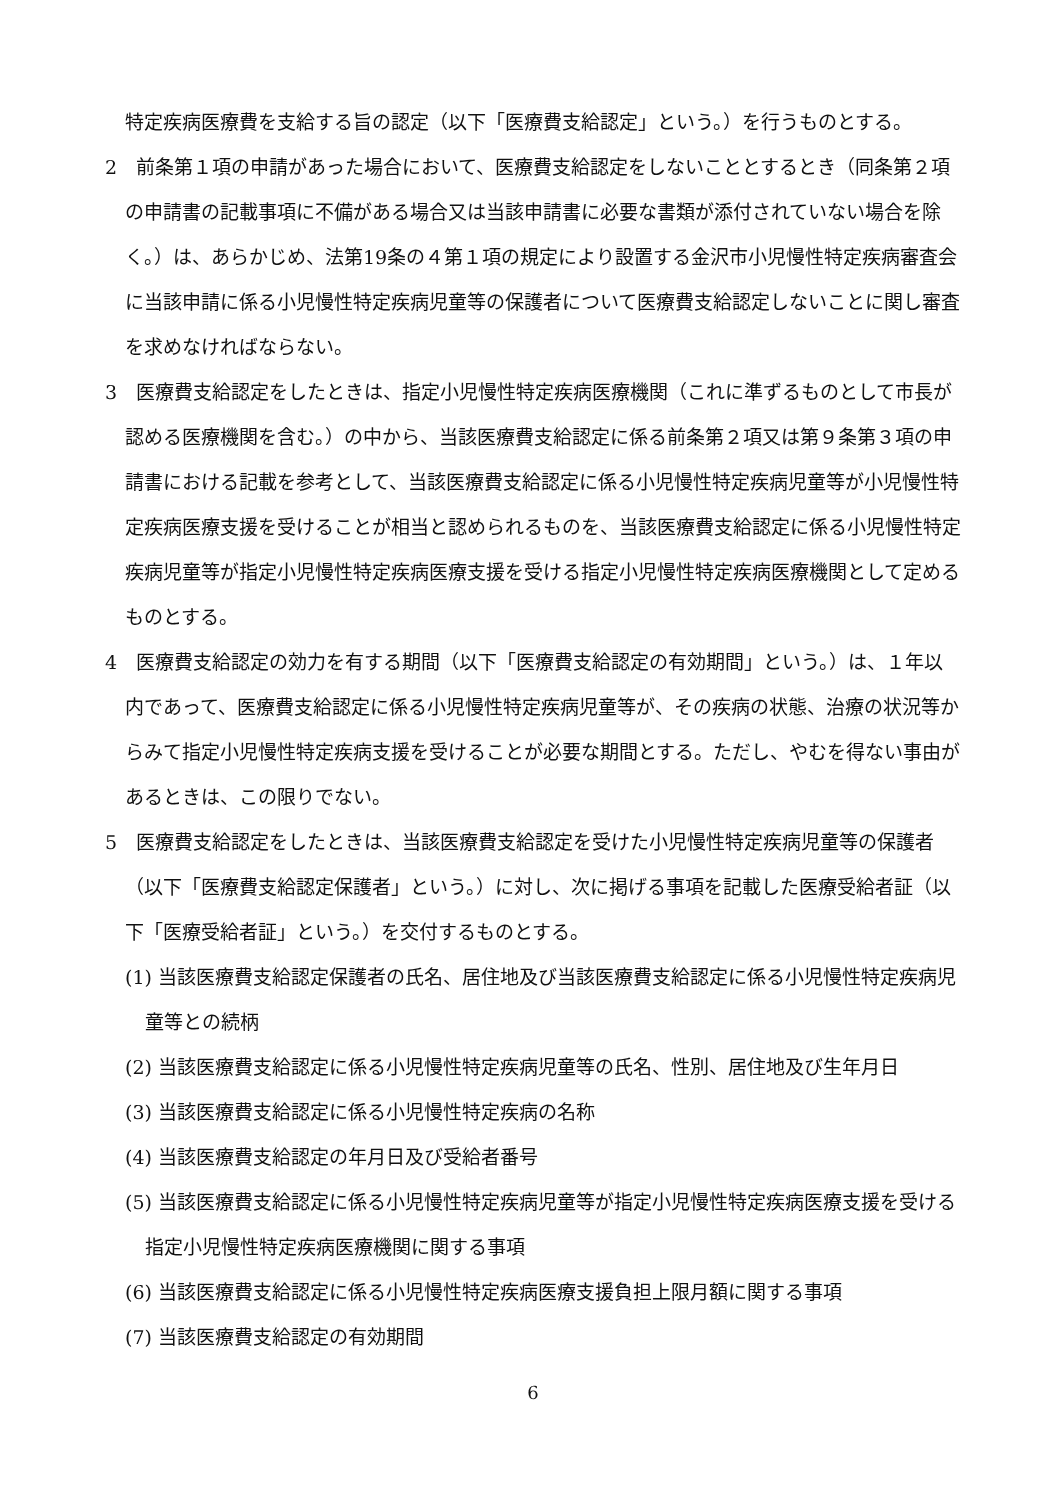特定疾病医療費を支給する旨の認定（以下「医療費支給認定」という。）を行うものとする。
2　前条第１項の申請があった場合において、医療費支給認定をしないこととするとき（同条第２項の申請書の記載事項に不備がある場合又は当該申請書に必要な書類が添付されていない場合を除く。）は、あらかじめ、法第19条の４第１項の規定により設置する金沢市小児慢性特定疾病審査会に当該申請に係る小児慢性特定疾病児童等の保護者について医療費支給認定しないことに関し審査を求めなければならない。
3　医療費支給認定をしたときは、指定小児慢性特定疾病医療機関（これに準ずるものとして市長が認める医療機関を含む。）の中から、当該医療費支給認定に係る前条第２項又は第９条第３項の申請書における記載を参考として、当該医療費支給認定に係る小児慢性特定疾病児童等が小児慢性特定疾病医療支援を受けることが相当と認められるものを、当該医療費支給認定に係る小児慢性特定疾病児童等が指定小児慢性特定疾病医療支援を受ける指定小児慢性特定疾病医療機関として定めるものとする。
4　医療費支給認定の効力を有する期間（以下「医療費支給認定の有効期間」という。）は、１年以内であって、医療費支給認定に係る小児慢性特定疾病児童等が、その疾病の状態、治療の状況等からみて指定小児慢性特定疾病支援を受けることが必要な期間とする。ただし、やむを得ない事由があるときは、この限りでない。
5　医療費支給認定をしたときは、当該医療費支給認定を受けた小児慢性特定疾病児童等の保護者（以下「医療費支給認定保護者」という。）に対し、次に掲げる事項を記載した医療受給者証（以下「医療受給者証」という。）を交付するものとする。
(1) 当該医療費支給認定保護者の氏名、居住地及び当該医療費支給認定に係る小児慢性特定疾病児童等との続柄
(2) 当該医療費支給認定に係る小児慢性特定疾病児童等の氏名、性別、居住地及び生年月日
(3) 当該医療費支給認定に係る小児慢性特定疾病の名称
(4) 当該医療費支給認定の年月日及び受給者番号
(5) 当該医療費支給認定に係る小児慢性特定疾病児童等が指定小児慢性特定疾病医療支援を受ける指定小児慢性特定疾病医療機関に関する事項
(6) 当該医療費支給認定に係る小児慢性特定疾病医療支援負担上限月額に関する事項
(7) 当該医療費支給認定の有効期間
6